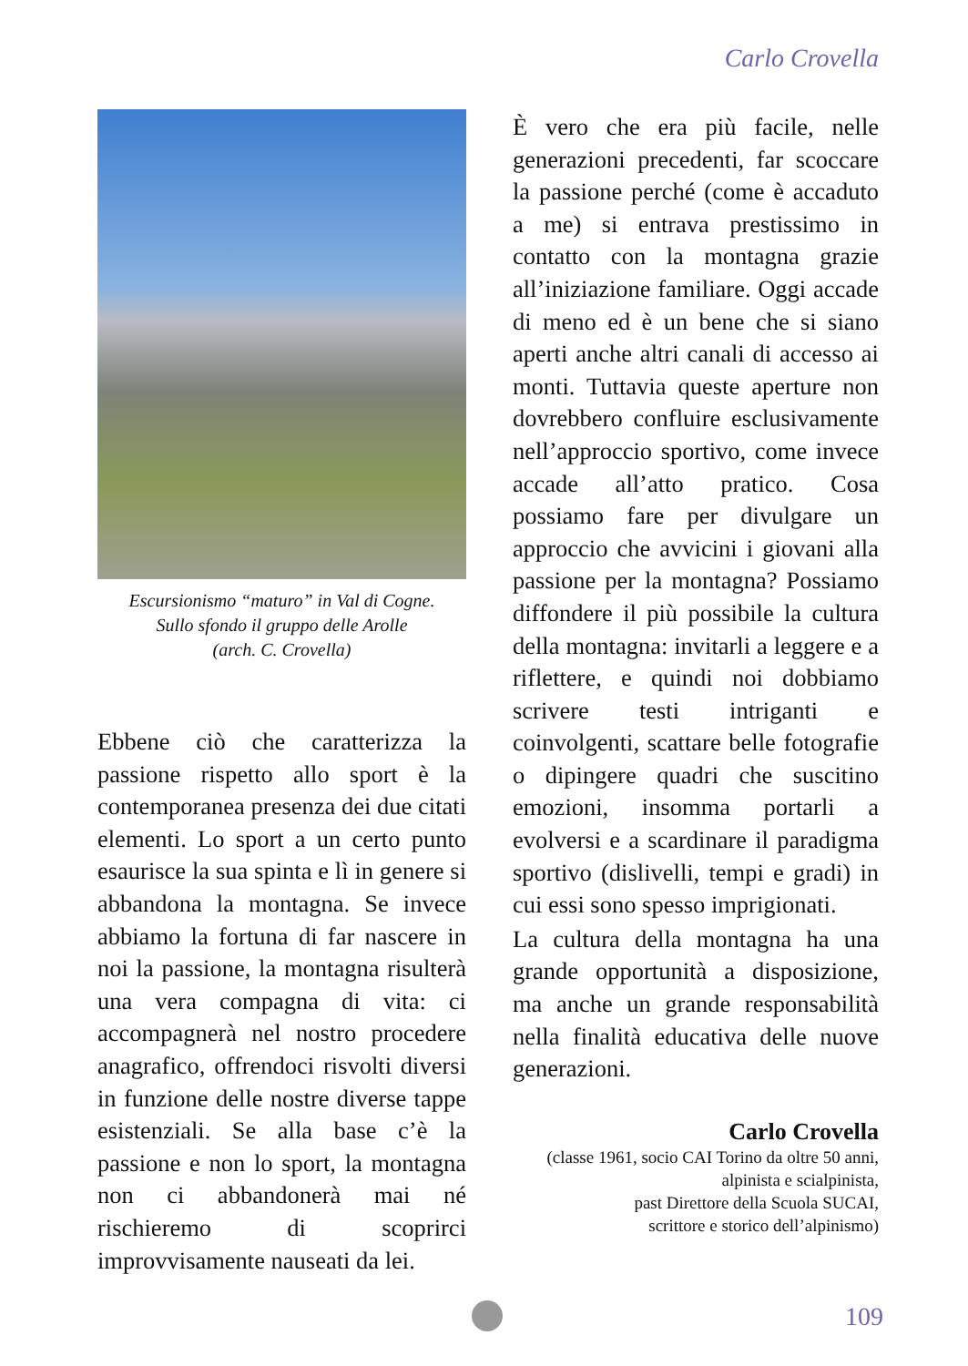Carlo Crovella
Escursionismo “maturo” in Val di Cogne.
Sullo sfondo il gruppo delle Arolle
(arch. C. Crovella)
Ebbene ciò che caratterizza la passione rispetto allo sport è la contemporanea presenza dei due citati elementi. Lo sport a un certo punto esaurisce la sua spinta e lì in genere si abbandona la montagna. Se invece abbiamo la fortuna di far nascere in noi la passione, la montagna risulterà una vera compagna di vita: ci accompagnerà nel nostro procedere anagrafico, offrendoci risvolti diversi in funzione delle nostre diverse tappe esistenziali. Se alla base c’è la passione e non lo sport, la montagna non ci abbandonerà mai né rischieremo di scoprirci improvvisamente nauseati da lei.
È vero che era più facile, nelle generazioni precedenti, far scoccare la passione perché (come è accaduto a me) si entrava prestissimo in contatto con la montagna grazie all’iniziazione familiare. Oggi accade di meno ed è un bene che si siano aperti anche altri canali di accesso ai monti. Tuttavia queste aperture non dovrebbero confluire esclusivamente nell’approccio sportivo, come invece accade all’atto pratico. Cosa possiamo fare per divulgare un approccio che avvicini i giovani alla passione per la montagna? Possiamo diffondere il più possibile la cultura della montagna: invitarli a leggere e a riflettere, e quindi noi dobbiamo scrivere testi intriganti e coinvolgenti, scattare belle fotografie o dipingere quadri che suscitino emozioni, insomma portarli a evolversi e a scardinare il paradigma sportivo (dislivelli, tempi e gradi) in cui essi sono spesso imprigionati.
La cultura della montagna ha una grande opportunità a disposizione, ma anche un grande responsabilità nella finalità educativa delle nuove generazioni.
Carlo Crovella
(classe 1961, socio CAI Torino da oltre 50 anni,
alpinista e scialpinista,
past Direttore della Scuola SUCAI,
scrittore e storico dell’alpinismo)
109